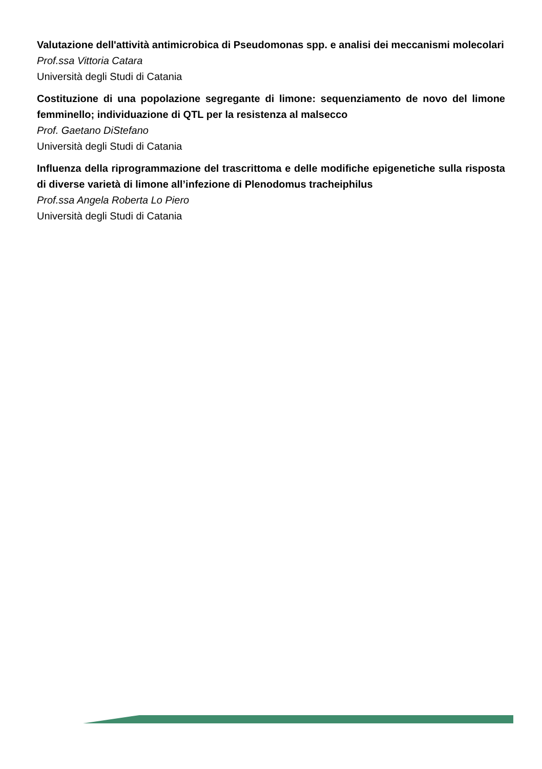Valutazione dell'attività antimicrobica di Pseudomonas spp. e analisi dei meccanismi molecolari
Prof.ssa Vittoria Catara
Università degli Studi di Catania
Costituzione di una popolazione segregante di limone: sequenziamento de novo del limone femminello; individuazione di QTL per la resistenza al malsecco
Prof. Gaetano DiStefano
Università degli Studi di Catania
Influenza della riprogrammazione del trascrittoma e delle modifiche epigenetiche sulla risposta di diverse varietà di limone all’infezione di Plenodomus tracheiphilus
Prof.ssa Angela Roberta Lo Piero
Università degli Studi di Catania